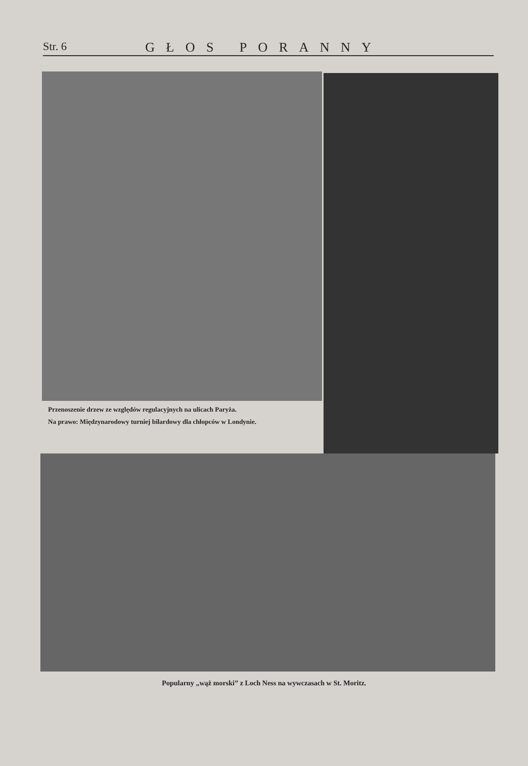Str. 6 GŁOS PORANNY
Przenoszenie drzew ze względów regulacyjnych na ulicach Paryża.
Na prawo: Międzynarodowy turniej bilardowy dla chłopców w Londynie.
Popularny „wąż morski” z Loch Ness na wywczasach w St. Moritz.